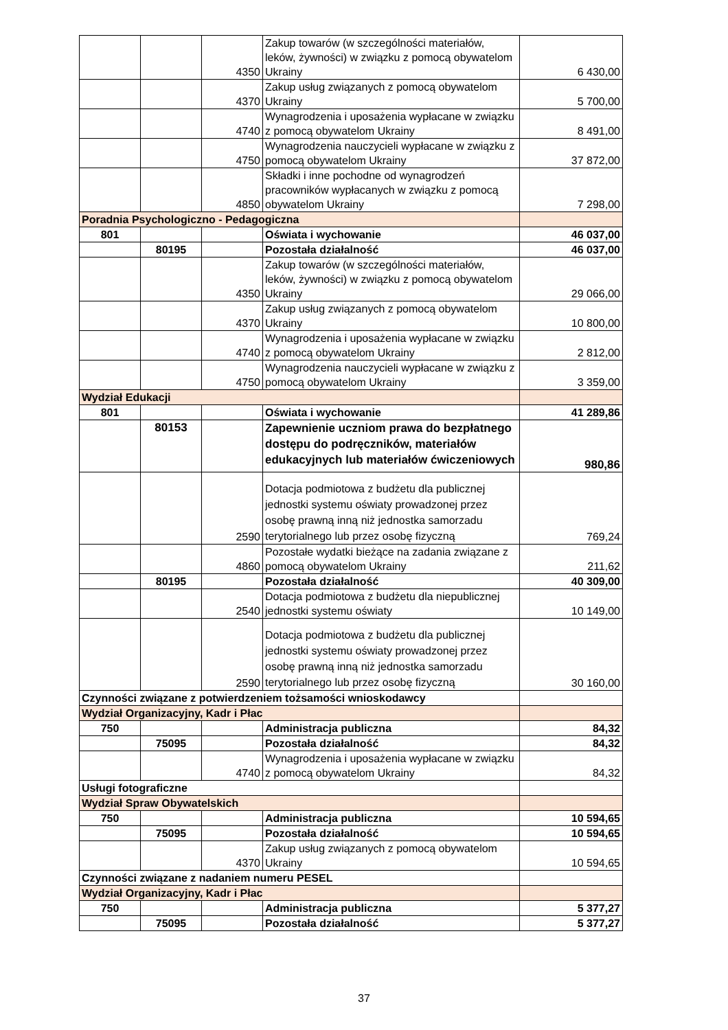| | | 4350 | Zakup towarów (w szczególności materiałów, leków, żywności) w związku z pomocą obywatelom Ukrainy | 6 430,00 |
| | | 4370 | Zakup usług związanych z pomocą obywatelom Ukrainy | 5 700,00 |
| | | 4740 | Wynagrodzenia i uposażenia wypłacane w związku z pomocą obywatelom Ukrainy | 8 491,00 |
| | | 4750 | Wynagrodzenia nauczycieli wypłacane w związku z pomocą obywatelom Ukrainy | 37 872,00 |
| | | 4850 | Składki i inne pochodne od wynagrodzeń pracowników wypłacanych w związku z pomocą obywatelom Ukrainy | 7 298,00 |
| Poradnia Psychologiczno - Pedagogiczna | | | | |
| 801 | | | Oświata i wychowanie | 46 037,00 |
| | 80195 | | Pozostała działalność | 46 037,00 |
| | | 4350 | Zakup towarów (w szczególności materiałów, leków, żywności) w związku z pomocą obywatelom Ukrainy | 29 066,00 |
| | | 4370 | Zakup usług związanych z pomocą obywatelom Ukrainy | 10 800,00 |
| | | 4740 | Wynagrodzenia i uposażenia wypłacane w związku z pomocą obywatelom Ukrainy | 2 812,00 |
| | | 4750 | Wynagrodzenia nauczycieli wypłacane w związku z pomocą obywatelom Ukrainy | 3 359,00 |
| Wydział Edukacji | | | | |
| 801 | | | Oświata i wychowanie | 41 289,86 |
| | 80153 | | Zapewnienie uczniom prawa do bezpłatnego dostępu do podręczników, materiałów edukacyjnych lub materiałów ćwiczeniowych | 980,86 |
| | | 2590 | Dotacja podmiotowa z budżetu dla publicznej jednostki systemu oświaty prowadzonej przez osobę prawną inną niż jednostka samorzadu terytorialnego lub przez osobę fizyczną | 769,24 |
| | | 4860 | Pozostałe wydatki bieżące na zadania związane z pomocą obywatelom Ukrainy | 211,62 |
| | 80195 | | Pozostała działalność | 40 309,00 |
| | | 2540 | Dotacja podmiotowa z budżetu dla niepublicznej jednostki systemu oświaty | 10 149,00 |
| | | 2590 | Dotacja podmiotowa z budżetu dla publicznej jednostki systemu oświaty prowadzonej przez osobę prawną inną niż jednostka samorzadu terytorialnego lub przez osobę fizyczną | 30 160,00 |
| Czynności związane z potwierdzeniem tożsamości wnioskodawcy | | | | |
| Wydział Organizacyjny, Kadr i Płac | | | | |
| 750 | | | Administracja publiczna | 84,32 |
| | 75095 | | Pozostała działalność | 84,32 |
| | | 4740 | Wynagrodzenia i uposażenia wypłacane w związku z pomocą obywatelom Ukrainy | 84,32 |
| Usługi fotograficzne | | | | |
| Wydział Spraw Obywatelskich | | | | |
| 750 | | | Administracja publiczna | 10 594,65 |
| | 75095 | | Pozostała działalność | 10 594,65 |
| | | 4370 | Zakup usług związanych z pomocą obywatelom Ukrainy | 10 594,65 |
| Czynności związane z nadaniem numeru PESEL | | | | |
| Wydział Organizacyjny, Kadr i Płac | | | | |
| 750 | | | Administracja publiczna | 5 377,27 |
| | 75095 | | Pozostała działalność | 5 377,27 |
37